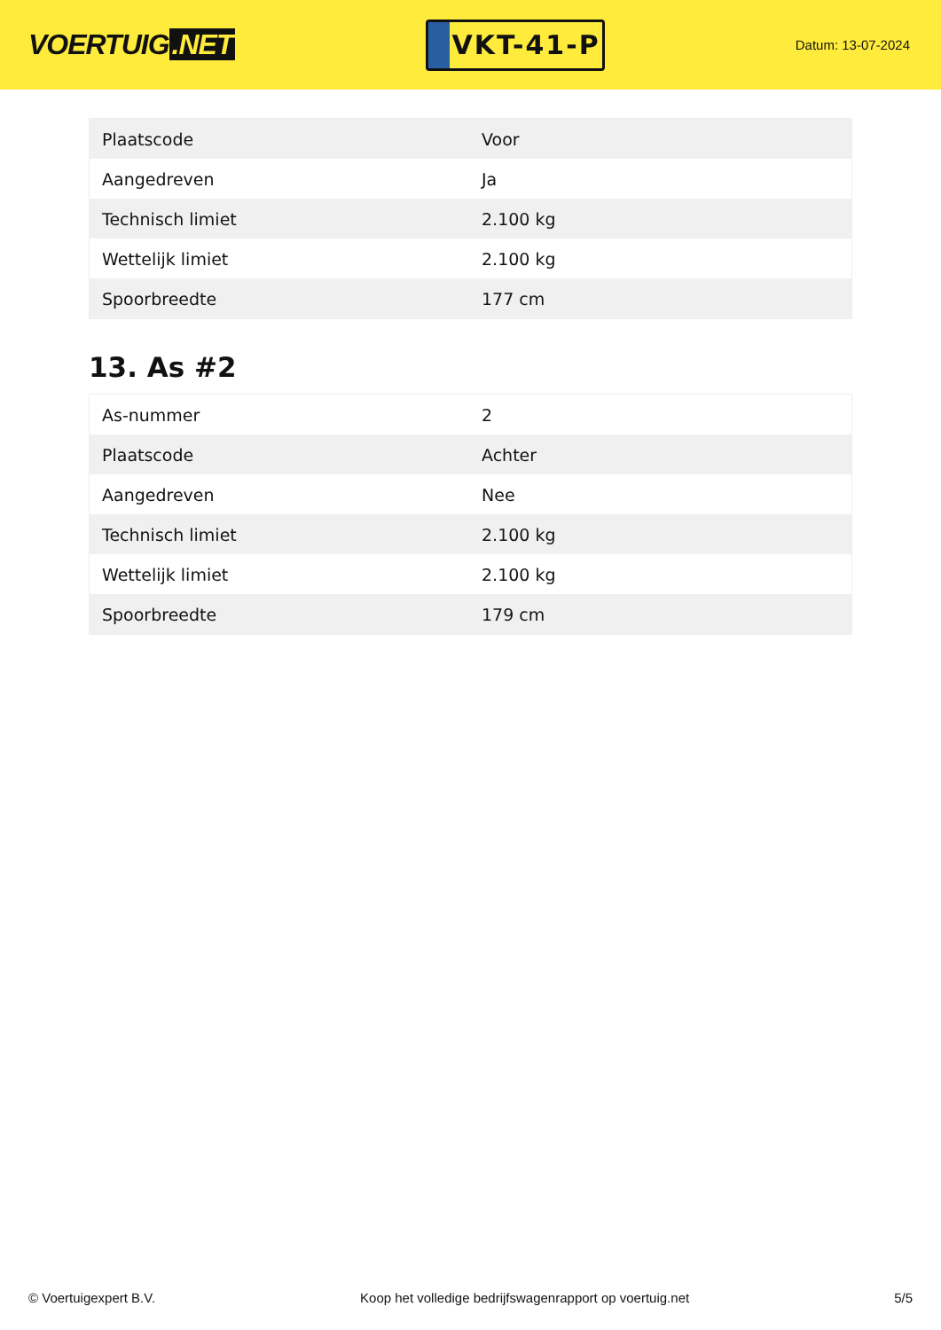VOERTUIG.NET
VKT-41-P
Datum: 13-07-2024
| Plaatscode | Voor |
| Aangedreven | Ja |
| Technisch limiet | 2.100 kg |
| Wettelijk limiet | 2.100 kg |
| Spoorbreedte | 177 cm |
13. As #2
| As-nummer | 2 |
| Plaatscode | Achter |
| Aangedreven | Nee |
| Technisch limiet | 2.100 kg |
| Wettelijk limiet | 2.100 kg |
| Spoorbreedte | 179 cm |
© Voertuigexpert B.V. Koop het volledige bedrijfswagenrapport op voertuig.net 5/5